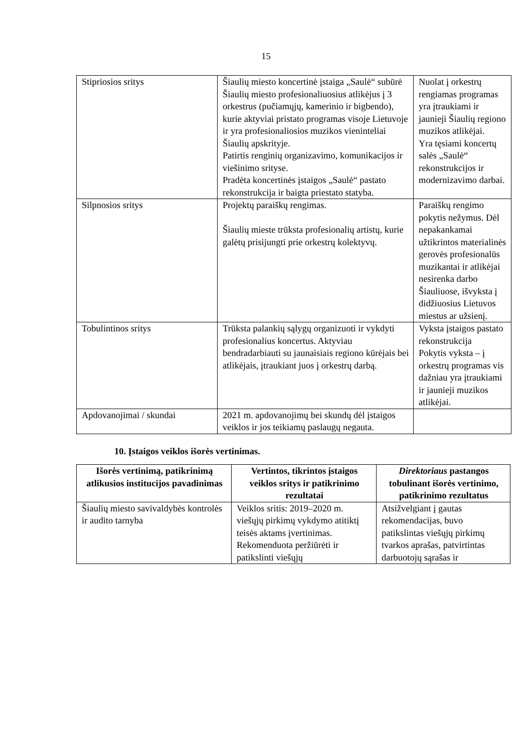15
| Stipriosios sritys | Šiaulių miesto koncertinė įstaiga „Saulė“ subūrė Šiaulių miesto profesionaliuosius atlikėjus į 3 orkestrus (pučiamųjų, kamerinio ir bigbendo), kurie aktyviai pristato programas visoje Lietuvoje ir yra profesionaliosios muzikos vieninteliai Šiaulių apskrityje. Patirtis renginių organizavimo, komunikacijos ir viešinimo srityse. Pradėta koncertinės įstaigos „Saulė“ pastato rekonstrukcija ir baigta priestato statyba. | Nuolat į orkestrų rengiamas programas yra įtraukiami ir jaunieji Šiaulių regiono muzikos atlikėjai. Yra tęsiami koncertų salės „Saulė“ rekonstrukcijos ir modernizavimo darbai. |
| Silpnosios sritys | Projektų paraiškų rengimas. Šiaulių mieste trūksta profesionalių artistų, kurie galėtų prisijungti prie orkestrų kolektyvų. | Paraiškų rengimo pokytis nežymus. Dėl nepakankamai užtikrintos materialinės gerovės profesionalūs muzikantai ir atlikėjai nesirenka darbo Šiauliuose, išvyksta į didžiuosius Lietuvos miestus ar užsienį. |
| Tobulintinos sritys | Trūksta palankių sąlygų organizuoti ir vykdyti profesionalius koncertus. Aktyviau bendradarbiauti su jaunaisiais regiono kūrėjais bei atlikėjais, įtraukiant juos į orkestrų darbą. | Vyksta įstaigos pastato rekonstrukcija Pokytis vyksta – į orkestrų programas vis dažniau yra įtraukiami ir jaunieji muzikos atlikėjai. |
| Apdovanojimai / skundai | 2021 m. apdovanojimų bei skundų dėl įstaigos veiklos ir jos teikiamų paslaugų negauta. | |
10. Įstaigos veiklos išorės vertinimas.
| Išorės vertinimą, patikrinimą atlikusios institucijos pavadinimas | Vertintos, tikrintos įstaigos veiklos sritys ir patikrinimo rezultatai | Direktoriaus pastangos tobulinant išorės vertinimo, patikrinimo rezultatus |
| --- | --- | --- |
| Šiaulių miesto savivaldybės kontrolės ir audito tarnyba | Veiklos sritis: 2019–2020 m. viešųjų pirkimų vykdymo atitiktį teisės aktams įvertinimas. Rekomenduota peržiūrėti ir patikslinti viešųjų | Atsižvelgiant į gautas rekomendacijas, buvo patikslintas viešųjų pirkimų tvarkos aprašas, patvirtintas darbuotojų sąrašas ir |